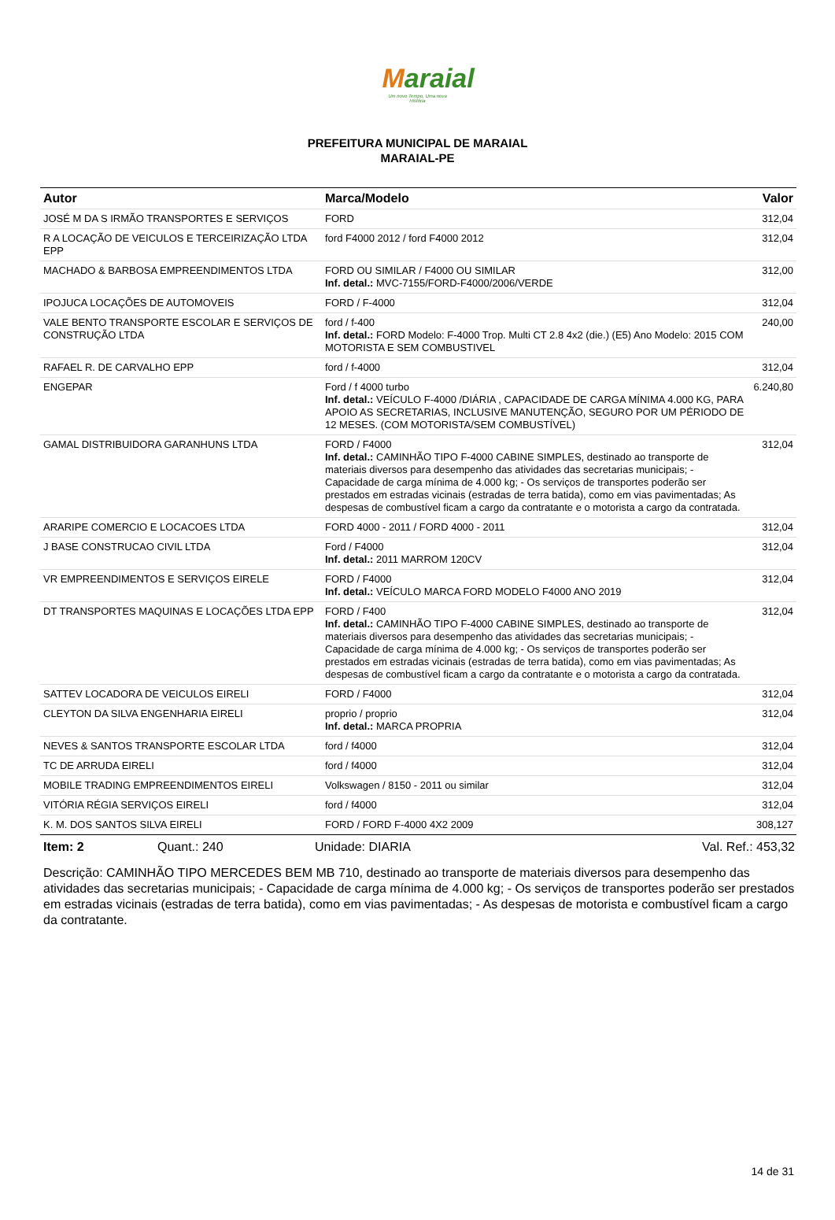Maraial
Um novo Tempo, Uma nova História
PREFEITURA MUNICIPAL DE MARAIAL
MARAIAL-PE
| Autor | Marca/Modelo | Valor |
| --- | --- | --- |
| JOSÉ M DA S IRMÃO TRANSPORTES E SERVIÇOS | FORD | 312,04 |
| R A LOCAÇÃO DE VEICULOS E TERCEIRIZAÇÃO LTDA EPP | ford F4000 2012 / ford F4000 2012 | 312,04 |
| MACHADO & BARBOSA EMPREENDIMENTOS LTDA | FORD OU SIMILAR / F4000 OU SIMILAR Inf. detal.: MVC-7155/FORD-F4000/2006/VERDE | 312,00 |
| IPOJUCA LOCAÇÕES DE AUTOMOVEIS | FORD / F-4000 | 312,04 |
| VALE BENTO TRANSPORTE ESCOLAR E SERVIÇOS DE CONSTRUÇÃO LTDA | ford / f-400 Inf. detal.: FORD Modelo: F-4000 Trop. Multi CT 2.8 4x2 (die.) (E5) Ano Modelo: 2015 COM MOTORISTA E SEM COMBUSTIVEL | 240,00 |
| RAFAEL R. DE CARVALHO EPP | ford / f-4000 | 312,04 |
| ENGEPAR | Ford / f 4000 turbo Inf. detal.: VEÍCULO F-4000 /DIÁRIA , CAPACIDADE DE CARGA MÍNIMA 4.000 KG, PARA APOIO AS SECRETARIAS, INCLUSIVE MANUTENÇÃO, SEGURO POR UM PÉRIODO DE 12 MESES. (COM MOTORISTA/SEM COMBUSTÍVEL) | 6.240,80 |
| GAMAL DISTRIBUIDORA GARANHUNS LTDA | FORD / F4000 Inf. detal.: CAMINHÃO TIPO F-4000 CABINE SIMPLES, destinado ao transporte de materiais diversos para desempenho das atividades das secretarias municipais; - Capacidade de carga mínima de 4.000 kg; - Os serviços de transportes poderão ser prestados em estradas vicinais (estradas de terra batida), como em vias pavimentadas; As despesas de combustível ficam a cargo da contratante e o motorista a cargo da contratada. | 312,04 |
| ARARIPE COMERCIO E LOCACOES LTDA | FORD 4000 - 2011 / FORD 4000 - 2011 | 312,04 |
| J BASE CONSTRUCAO CIVIL LTDA | Ford / F4000 Inf. detal.: 2011 MARROM 120CV | 312,04 |
| VR EMPREENDIMENTOS E SERVIÇOS EIRELE | FORD / F4000 Inf. detal.: VEÍCULO MARCA FORD MODELO F4000 ANO 2019 | 312,04 |
| DT TRANSPORTES MAQUINAS E LOCAÇÕES LTDA EPP | FORD / F400 Inf. detal.: CAMINHÃO TIPO F-4000 CABINE SIMPLES, destinado ao transporte de materiais diversos para desempenho das atividades das secretarias municipais; - Capacidade de carga mínima de 4.000 kg; - Os serviços de transportes poderão ser prestados em estradas vicinais (estradas de terra batida), como em vias pavimentadas; As despesas de combustível ficam a cargo da contratante e o motorista a cargo da contratada. | 312,04 |
| SATTEV LOCADORA DE VEICULOS EIRELI | FORD / F4000 | 312,04 |
| CLEYTON DA SILVA ENGENHARIA EIRELI | proprio / proprio Inf. detal.: MARCA PROPRIA | 312,04 |
| NEVES & SANTOS TRANSPORTE ESCOLAR LTDA | ford / f4000 | 312,04 |
| TC DE ARRUDA EIRELI | ford / f4000 | 312,04 |
| MOBILE TRADING EMPREENDIMENTOS EIRELI | Volkswagen / 8150 - 2011 ou similar | 312,04 |
| VITÓRIA RÉGIA SERVIÇOS EIRELI | ford / f4000 | 312,04 |
| K. M. DOS SANTOS SILVA EIRELI | FORD / FORD F-4000 4X2 2009 | 308,127 |
Item: 2 Quant.: 240 Unidade: DIARIA Val. Ref.: 453,32
Descrição: CAMINHÃO TIPO MERCEDES BEM MB 710, destinado ao transporte de materiais diversos para desempenho das atividades das secretarias municipais; - Capacidade de carga mínima de 4.000 kg; - Os serviços de transportes poderão ser prestados em estradas vicinais (estradas de terra batida), como em vias pavimentadas; - As despesas de motorista e combustível ficam a cargo da contratante.
14 de 31